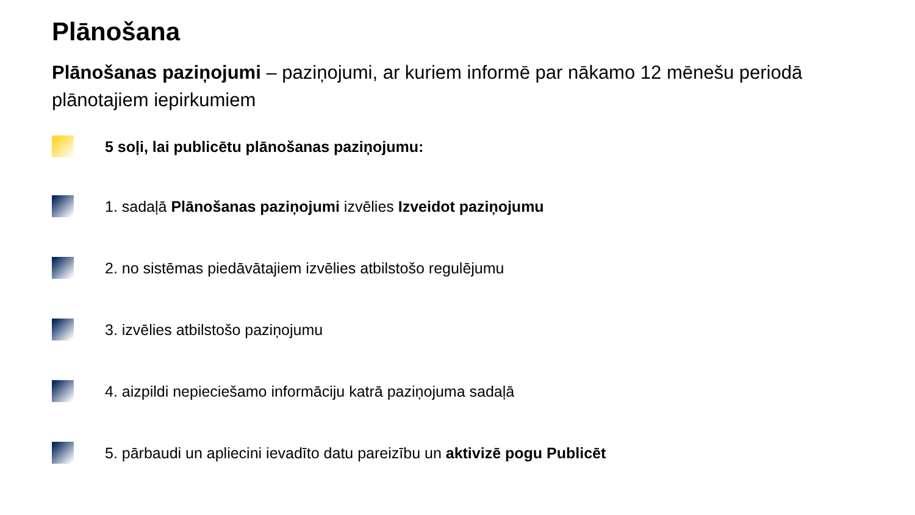Plānošana
Plānošanas paziņojumi – paziņojumi, ar kuriem informē par nākamo 12 mēnešu periodā plānotajiem iepirkumiem
5 soļi, lai publicētu plānošanas paziņojumu:
1. sadaļā Plānošanas paziņojumi izvēlies Izveidot paziņojumu
2. no sistēmas piedāvātajiem izvēlies atbilstošo regulējumu
3. izvēlies atbilstošo paziņojumu
4. aizpildi nepieciešamo informāciju katrā paziņojuma sadaļā
5. pārbaudi un apliecini ievadīto datu pareizību un aktivizē pogu Publicēt